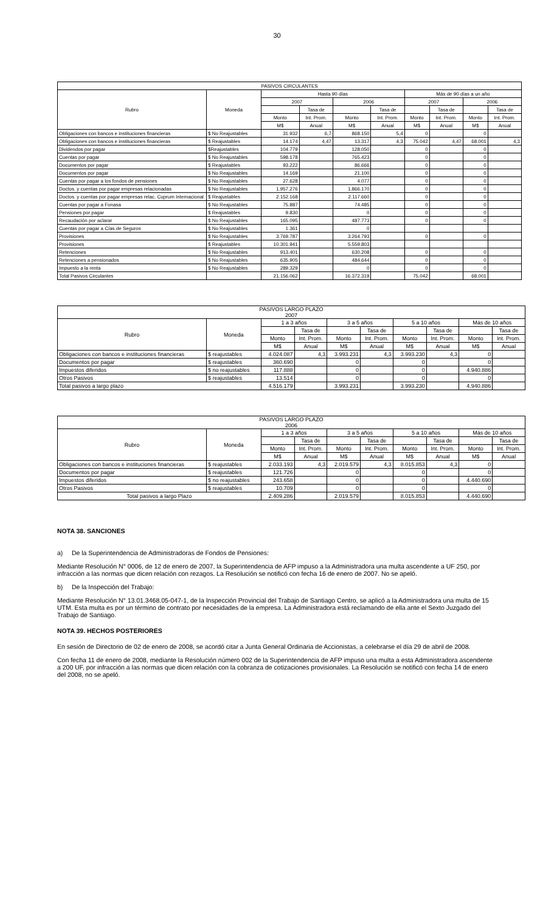30
| PASIVOS CIRCULANTES | | | | | | | | | |
| --- | --- | --- | --- | --- | --- | --- | --- | --- | --- |
| Rubro | Moneda | Hasta 90 días | | | | Más de 90 días a un año | | | |
| | | 2007 | | 2006 | | 2007 | | 2006 | |
| | | | Tasa de | | Tasa de | | Tasa de | | Tasa de |
| | | Monto | Int. Prom. | Monto | Int. Prom. | Monto | Int. Prom. | Monto | Int. Prom. |
| | | M$ | Anual | M$ | Anual | M$ | Anual | M$ | Anual |
| Obligaciones con bancos e instituciones financieras | $ No Reajustables | 31.932 | 6,7 | 868.150 | 5,4 | 0 | | 0 | |
| Obligaciones con bancos e instituciones financieras | $ Reajustables | 14.174 | 4,47 | 13.317 | 4,3 | 75.042 | 4,47 | 68.001 | 4,3 |
| Dividendos por pagar | $Reajustables | 104.779 | | 128.050 | | 0 | | 0 | |
| Cuentas por pagar | $ No Reajustables | 598.178 | | 765.423 | | 0 | | 0 | |
| Documentos por pagar | $ Reajustables | 93.222 | | 86.666 | | 0 | | 0 | |
| Documentos por pagar | $ No Reajustables | 14.169 | | 21.100 | | 0 | | 0 | |
| Cuentas por pagar a los fondos de pensiones | $ No Reajustables | 27.628 | | 4.077 | | 0 | | 0 | |
| Doctos. y cuentas por pagar empresas relacionadas | $ No Reajustables | 1.957.276 | | 1.866.170 | | 0 | | 0 | |
| Doctos. y cuentas por pagar empresas relac. Cuprum Internacional | $ Reajustables | 2.152.168 | | 2.117.660 | | 0 | | 0 | |
| Cuentas por pagar a Fonasa | $ No Reajustables | 75.887 | | 74.485 | | 0 | | 0 | |
| Pensiones por pagar | $ Reajustables | 9.830 | | 0 | | 0 | | 0 | |
| Recaudación por aclarar | $ No Reajustables | 165.095 | | 487.773 | | 0 | | 0 | |
| Cuentas por pagar a Cías.de Seguros | $ No Reajustables | 1.361 | | 0 | | | | | |
| Provisiones | $ No Reajustables | 3.769.787 | | 3.264.793 | | 0 | | 0 | |
| Provisiones | $ Reajustables | 10.301.941 | | 5.559.803 | | | | | |
| Retenciones | $ No Reajustables | 913.401 | | 630.208 | | 0 | | 0 | |
| Retenciones a pensionados | $ No Reajustables | 635.905 | | 484.644 | | 0 | | 0 | |
| Impuesto a la renta | $ No Reajustables | 289.329 | | 0 | | 0 | | 0 | |
| Total Pasivos Circulantes | | 21.156.062 | | 16.372.319 | | 75.042 | | 68.001 | |
| PASIVOS LARGO PLAZO 2007 | | | | | | | | | |
| --- | --- | --- | --- | --- | --- | --- | --- | --- | --- |
| Rubro | Moneda | 1 a 3 años | | 3 a 5 años | | 5 a 10 años | | Más de 10 años | |
| | | | Tasa de | | Tasa de | | Tasa de | | Tasa de |
| | | Monto | Int. Prom. | Monto | Int. Prom. | Monto | Int. Prom. | Monto | Int. Prom. |
| | | M$ | Anual | M$ | Anual | M$ | Anual | M$ | Anual |
| Obligaciones con bancos e instituciones financieras | $ reajustables | 4.024.087 | 4,3 | 3.993.231 | 4,3 | 3.993.230 | 4,3 | 0 | |
| Documentos por pagar | $ reajustables | 360.690 | | 0 | | 0 | | 0 | |
| Impuestos diferidos | $ no reajustables | 117.888 | | 0 | | 0 | | 4.940.886 | |
| Otros Pasivos | $ reajustables | 13.514 | | 0 | | 0 | | 0 | |
| Total pasivos a largo plazo | | 4.516.179 | | 3.993.231 | | 3.993.230 | | 4.940.886 | |
| PASIVOS LARGO PLAZO 2006 | | | | | | | | | |
| --- | --- | --- | --- | --- | --- | --- | --- | --- | --- |
| Rubro | Moneda | 1 a 3 años | | 3 a 5 años | | 5 a 10 años | | Más de 10 años | |
| | | | Tasa de | | Tasa de | | Tasa de | | Tasa de |
| | | Monto | Int. Prom. | Monto | Int. Prom. | Monto | Int. Prom. | Monto | Int. Prom. |
| | | M$ | Anual | M$ | Anual | M$ | Anual | M$ | Anual |
| Obligaciones con bancos e instituciones financieras | $ reajustables | 2.033.193 | 4,3 | 2.019.579 | 4,3 | 8.015.853 | 4,3 | 0 | |
| Documentos por pagar | $ reajustables | 121.726 | | 0 | | 0 | | 0 | |
| Impuestos diferidos | $ no reajustables | 243.658 | | 0 | | 0 | | 4.440.690 | |
| Otros Pasivos | $ reajustables | 10.709 | | 0 | | 0 | | 0 | |
| Total pasivos a largo Plazo | | 2.409.286 | | 2.019.579 | | 8.015.853 | | 4.440.690 | |
NOTA 38. SANCIONES
a) De la Superintendencia de Administradoras de Fondos de Pensiones:
Mediante Resolución N° 0006, de 12 de enero de 2007, la Superintendencia de AFP impuso a la Administradora una multa ascendente a UF 250, por infracción a las normas que dicen relación con rezagos. La Resolución se notificó con fecha 16 de enero de 2007. No se apeló.
b) De la Inspección del Trabajo:
Mediante Resolución N° 13.01.3468.05-047-1, de la Inspección Provincial del Trabajo de Santiago Centro, se aplicó a la Administradora una multa de 15 UTM. Esta multa es por un término de contrato por necesidades de la empresa. La Administradora está reclamando de ella ante el Sexto Juzgado del Trabajo de Santiago.
NOTA 39. HECHOS POSTERIORES
En sesión de Directorio de 02 de enero de 2008, se acordó citar a Junta General Ordinaria de Accionistas, a celebrarse el día 29 de abril de 2008.
Con fecha 11 de enero de 2008, mediante la Resolución número 002 de la Superintendencia de AFP impuso una multa a esta Administradora ascendente a 200 UF, por infracción a las normas que dicen relación con la cobranza de cotizaciones provisionales. La Resolución se notificó con fecha 14 de enero del 2008, no se apeló.